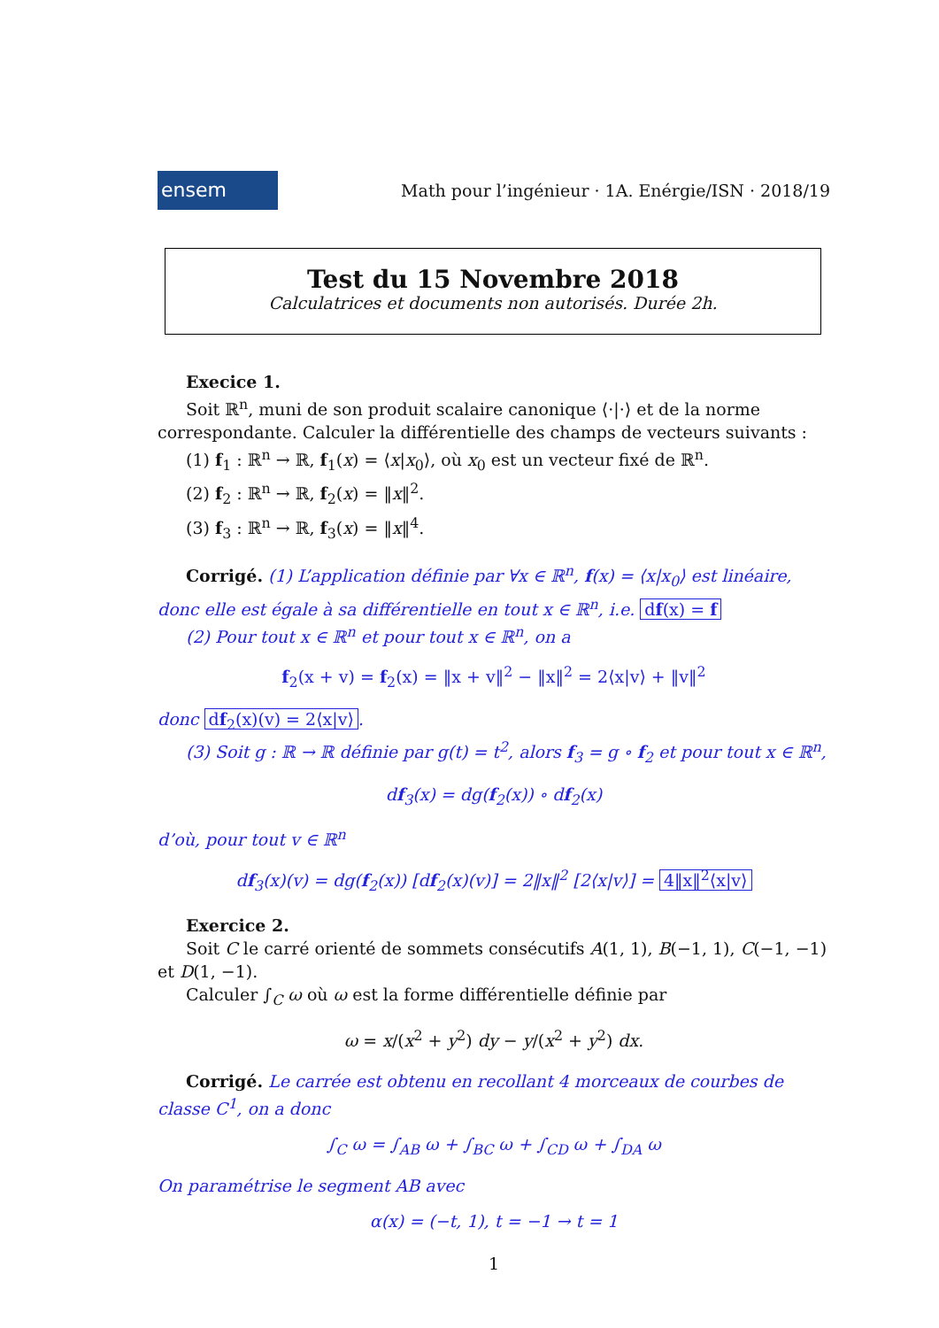ensem
Math pour l’ingénieur · 1A. Enérgie/ISN · 2018/19
Test du 15 Novembre 2018
Calculatrices et documents non autorisés. Durée 2h.
Execice 1.
Soit ℝ<sup>n</sup>, muni de son produit scalaire canonique ⟨·|·⟩ et de la norme correspondante. Calculer la différentielle des champs de vecteurs suivants :
(1) f<sub>1</sub> : ℝ<sup>n</sup> → ℝ, f<sub>1</sub>(x) = ⟨x|x<sub>0</sub>⟩, où x<sub>0</sub> est un vecteur fixé de ℝ<sup>n</sup>.
(2) f<sub>2</sub> : ℝ<sup>n</sup> → ℝ, f<sub>2</sub>(x) = ‖x‖<sup>2</sup>.
(3) f<sub>3</sub> : ℝ<sup>n</sup> → ℝ, f<sub>3</sub>(x) = ‖x‖<sup>4</sup>.
Corrigé. (1) L’application définie par ∀x ∈ ℝ<sup>n</sup>, f(x) = ⟨x|x<sub>0</sub>⟩ est linéaire, donc elle est égale à sa différentielle en tout x ∈ ℝ<sup>n</sup>, i.e. df(x) = f
(2) Pour tout x ∈ ℝ<sup>n</sup> et pour tout x ∈ ℝ<sup>n</sup>, on a
f<sub>2</sub>(x + v) = f<sub>2</sub>(x) = ‖x + v‖<sup>2</sup> − ‖x‖<sup>2</sup> = 2⟨x|v⟩ + ‖v‖<sup>2</sup>
donc df<sub>2</sub>(x)(v) = 2⟨x|v⟩.
(3) Soit g : ℝ → ℝ définie par g(t) = t<sup>2</sup>, alors f<sub>3</sub> = g ∘ f<sub>2</sub> et pour tout x ∈ ℝ<sup>n</sup>,
df<sub>3</sub>(x) = dg(f<sub>2</sub>(x)) ∘ df<sub>2</sub>(x)
d’où, pour tout v ∈ ℝ<sup>n</sup>
df<sub>3</sub>(x)(v) = dg(f<sub>2</sub>(x)) [df<sub>2</sub>(x)(v)] = 2‖x‖<sup>2</sup> [2⟨x|v⟩] = 4‖x‖<sup>2</sup>⟨x|v⟩
Exercice 2.
Soit C le carré orienté de sommets consécutifs A(1, 1), B(−1, 1), C(−1, −1) et D(1, −1).
Calculer ∫<sub>C</sub> ω où ω est la forme différentielle définie par
ω = x/(x<sup>2</sup> + y<sup>2</sup>) dy − y/(x<sup>2</sup> + y<sup>2</sup>) dx.
Corrigé. Le carrée est obtenu en recollant 4 morceaux de courbes de classe C<sup>1</sup>, on a donc
∫<sub>C</sub> ω = ∫<sub>AB</sub> ω + ∫<sub>BC</sub> ω + ∫<sub>CD</sub> ω + ∫<sub>DA</sub> ω
On paramétrise le segment AB avec
α(x) = (−t, 1), t = −1 → t = 1
1